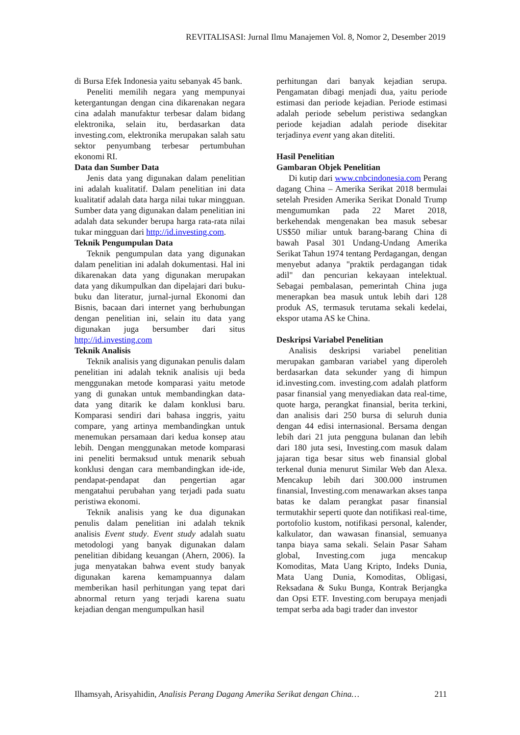REVITALISASI: Jurnal Ilmu Manajemen Vol. 8, Nomor 2, Desember 2019
di Bursa Efek Indonesia yaitu sebanyak 45 bank.
Peneliti memilih negara yang mempunyai ketergantungan dengan cina dikarenakan negara cina adalah manufaktur terbesar dalam bidang elektronika, selain itu, berdasarkan data investing.com, elektronika merupakan salah satu sektor penyumbang terbesar pertumbuhan ekonomi RI.
Data dan Sumber Data
Jenis data yang digunakan dalam penelitian ini adalah kualitatif. Dalam penelitian ini data kualitatif adalah data harga nilai tukar mingguan. Sumber data yang digunakan dalam penelitian ini adalah data sekunder berupa harga rata-rata nilai tukar mingguan dari http://id.investing.com.
Teknik Pengumpulan Data
Teknik pengumpulan data yang digunakan dalam penelitian ini adalah dokumentasi. Hal ini dikarenakan data yang digunakan merupakan data yang dikumpulkan dan dipelajari dari buku-buku dan literatur, jurnal-jurnal Ekonomi dan Bisnis, bacaan dari internet yang berhubungan dengan penelitian ini, selain itu data yang digunakan juga bersumber dari situs http://id.investing.com
Teknik Analisis
Teknik analisis yang digunakan penulis dalam penelitian ini adalah teknik analisis uji beda menggunakan metode komparasi yaitu metode yang di gunakan untuk membandingkan data-data yang ditarik ke dalam konklusi baru. Komparasi sendiri dari bahasa inggris, yaitu compare, yang artinya membandingkan untuk menemukan persamaan dari kedua konsep atau lebih. Dengan menggunakan metode komparasi ini peneliti bermaksud untuk menarik sebuah konklusi dengan cara membandingkan ide-ide, pendapat-pendapat dan pengertian agar mengatahui perubahan yang terjadi pada suatu peristiwa ekonomi.
Teknik analisis yang ke dua digunakan penulis dalam penelitian ini adalah teknik analisis Event study. Event study adalah suatu metodologi yang banyak digunakan dalam penelitian dibidang keuangan (Ahern, 2006). Ia juga menyatakan bahwa event study banyak digunakan karena kemampuannya dalam memberikan hasil perhitungan yang tepat dari abnormal return yang terjadi karena suatu kejadian dengan mengumpulkan hasil
perhitungan dari banyak kejadian serupa. Pengamatan dibagi menjadi dua, yaitu periode estimasi dan periode kejadian. Periode estimasi adalah periode sebelum peristiwa sedangkan periode kejadian adalah periode disekitar terjadinya event yang akan diteliti.
Hasil Penelitian
Gambaran Objek Penelitian
Di kutip dari www.cnbcindonesia.com Perang dagang China – Amerika Serikat 2018 bermulai setelah Presiden Amerika Serikat Donald Trump mengumumkan pada 22 Maret 2018, berkehendak mengenakan bea masuk sebesar US$50 miliar untuk barang-barang China di bawah Pasal 301 Undang-Undang Amerika Serikat Tahun 1974 tentang Perdagangan, dengan menyebut adanya "praktik perdagangan tidak adil" dan pencurian kekayaan intelektual. Sebagai pembalasan, pemerintah China juga menerapkan bea masuk untuk lebih dari 128 produk AS, termasuk terutama sekali kedelai, ekspor utama AS ke China.
Deskripsi Variabel Penelitian
Analisis deskripsi variabel penelitian merupakan gambaran variabel yang diperoleh berdasarkan data sekunder yang di himpun id.investing.com. investing.com adalah platform pasar finansial yang menyediakan data real-time, quote harga, perangkat finansial, berita terkini, dan analisis dari 250 bursa di seluruh dunia dengan 44 edisi internasional. Bersama dengan lebih dari 21 juta pengguna bulanan dan lebih dari 180 juta sesi, Investing.com masuk dalam jajaran tiga besar situs web finansial global terkenal dunia menurut Similar Web dan Alexa. Mencakup lebih dari 300.000 instrumen finansial, Investing.com menawarkan akses tanpa batas ke dalam perangkat pasar finansial termutakhir seperti quote dan notifikasi real-time, portofolio kustom, notifikasi personal, kalender, kalkulator, dan wawasan finansial, semuanya tanpa biaya sama sekali. Selain Pasar Saham global, Investing.com juga mencakup Komoditas, Mata Uang Kripto, Indeks Dunia, Mata Uang Dunia, Komoditas, Obligasi, Reksadana & Suku Bunga, Kontrak Berjangka dan Opsi ETF. Investing.com berupaya menjadi tempat serba ada bagi trader dan investor
Ilhamsyah, Arisyahidin, Analisis Perang Dagang Amerika Serikat dengan China… 211